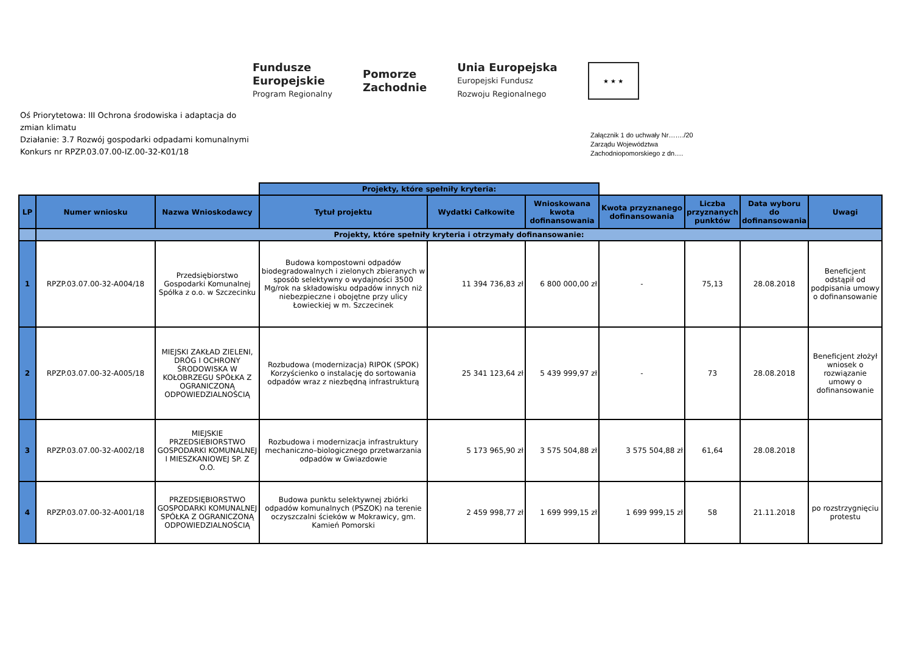Fundusze
Europejskie
Program Regionalny
Pomorze
Zachodnie
Unia Europejska
Europejski Fundusz
Rozwoju Regionalnego
★ ★ ★
Oś Priorytetowa: III Ochrona środowiska i adaptacja do zmian klimatu
Działanie: 3.7 Rozwój gospodarki odpadami komunalnymi
Konkurs nr RPZP.03.07.00-IZ.00-32-K01/18
Załącznik 1 do uchwały Nr……./20
Zarządu Województwa
Zachodniopomorskiego z dn….
| | | | Projekty, które spełniły kryteria: | | | | | | |
| LP | Numer wniosku | Nazwa Wnioskodawcy | Tytuł projektu | Wydatki Całkowite | Wnioskowana kwota dofinansowania | Kwota przyznanego dofinansowania | Liczba przyznanych punktów | Data wyboru do dofinansowania | Uwagi |
| | Projekty, które spełniły kryteria i otrzymały dofinansowanie: | | | | | | | | |
| 1 | RPZP.03.07.00-32-A004/18 | Przedsiębiorstwo Gospodarki Komunalnej Spółka z o.o. w Szczecinku | Budowa kompostowni odpadów biodegradowalnych i zielonych zbieranych w sposób selektywny o wydajności 3500 Mg/rok na składowisku odpadów innych niż niebezpieczne i obojętne przy ulicy Łowieckiej w m. Szczecinek | 11 394 736,83 zł | 6 800 000,00 zł | - | 75,13 | 28.08.2018 | Beneficjent odstąpił od podpisania umowy o dofinansowanie |
| 2 | RPZP.03.07.00-32-A005/18 | MIEJSKI ZAKŁAD ZIELENI, DRÓG I OCHRONY ŚRODOWISKA W KOŁOBRZEGU SPÓŁKA Z OGRANICZONĄ ODPOWIEDZIALNOŚCIĄ | Rozbudowa (modernizacja) RIPOK (SPOK) Korzyścienko o instalację do sortowania odpadów wraz z niezbędną infrastrukturą | 25 341 123,64 zł | 5 439 999,97 zł | - | 73 | 28.08.2018 | Beneficjent złożył wniosek o rozwiązanie umowy o dofinansowanie |
| 3 | RPZP.03.07.00-32-A002/18 | MIEJSKIE PRZEDSIEBIORSTWO GOSPODARKI KOMUNALNEJ I MIESZKANIOWEJ SP. Z O.O. | Rozbudowa i modernizacja infrastruktury mechaniczno–biologicznego przetwarzania odpadów w Gwiazdowie | 5 173 965,90 zł | 3 575 504,88 zł | 3 575 504,88 zł | 61,64 | 28.08.2018 | |
| 4 | RPZP.03.07.00-32-A001/18 | PRZEDSIĘBIORSTWO GOSPODARKI KOMUNALNEJ SPÓŁKA Z OGRANICZONĄ ODPOWIEDZIALNOŚCIĄ | Budowa punktu selektywnej zbiórki odpadów komunalnych (PSZOK) na terenie oczyszczalni ścieków w Mokrawicy, gm. Kamień Pomorski | 2 459 998,77 zł | 1 699 999,15 zł | 1 699 999,15 zł | 58 | 21.11.2018 | po rozstrzygnięciu protestu |